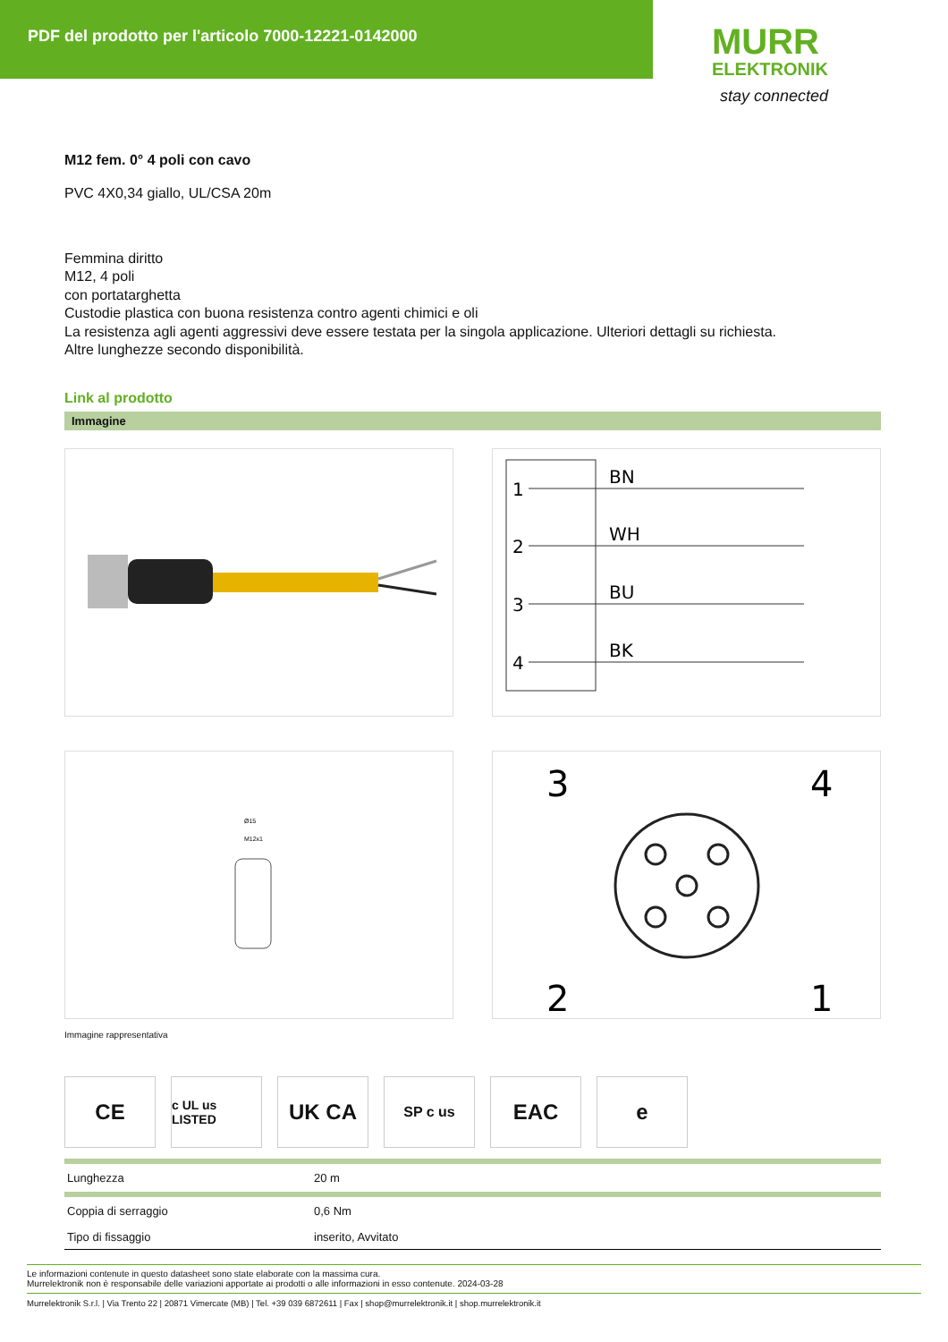PDF del prodotto per l'articolo 7000-12221-0142000
MURR
ELEKTRONIK
stay connected
M12 fem. 0° 4 poli con cavo
PVC 4X0,34 giallo, UL/CSA 20m
Femmina diritto
M12, 4 poli
con portatarghetta
Custodie plastica con buona resistenza contro agenti chimici e oli
La resistenza agli agenti aggressivi deve essere testata per la singola applicazione. Ulteriori dettagli su richiesta.
Altre lunghezze secondo disponibilità.
Link al prodotto
Immagine
1
BN
2
WH
3
BU
4
BK
Ø15
M12x1
3
4
2
1
Immagine rappresentativa
CE
c UL us LISTED
UK CA
SP c us
EAC e
| Lunghezza | 20 m |
| Coppia di serraggio | 0,6 Nm |
| Tipo di fissaggio | inserito, Avvitato |
Le informazioni contenute in questo datasheet sono state elaborate con la massima cura.
Murrelektronik non è responsabile delle variazioni apportate ai prodotti o alle informazioni in esso contenute. 2024-03-28
Murrelektronik S.r.l. | Via Trento 22 | 20871 Vimercate (MB) | Tel. +39 039 6872611 | Fax | shop@murrelektronik.it | shop.murrelektronik.it